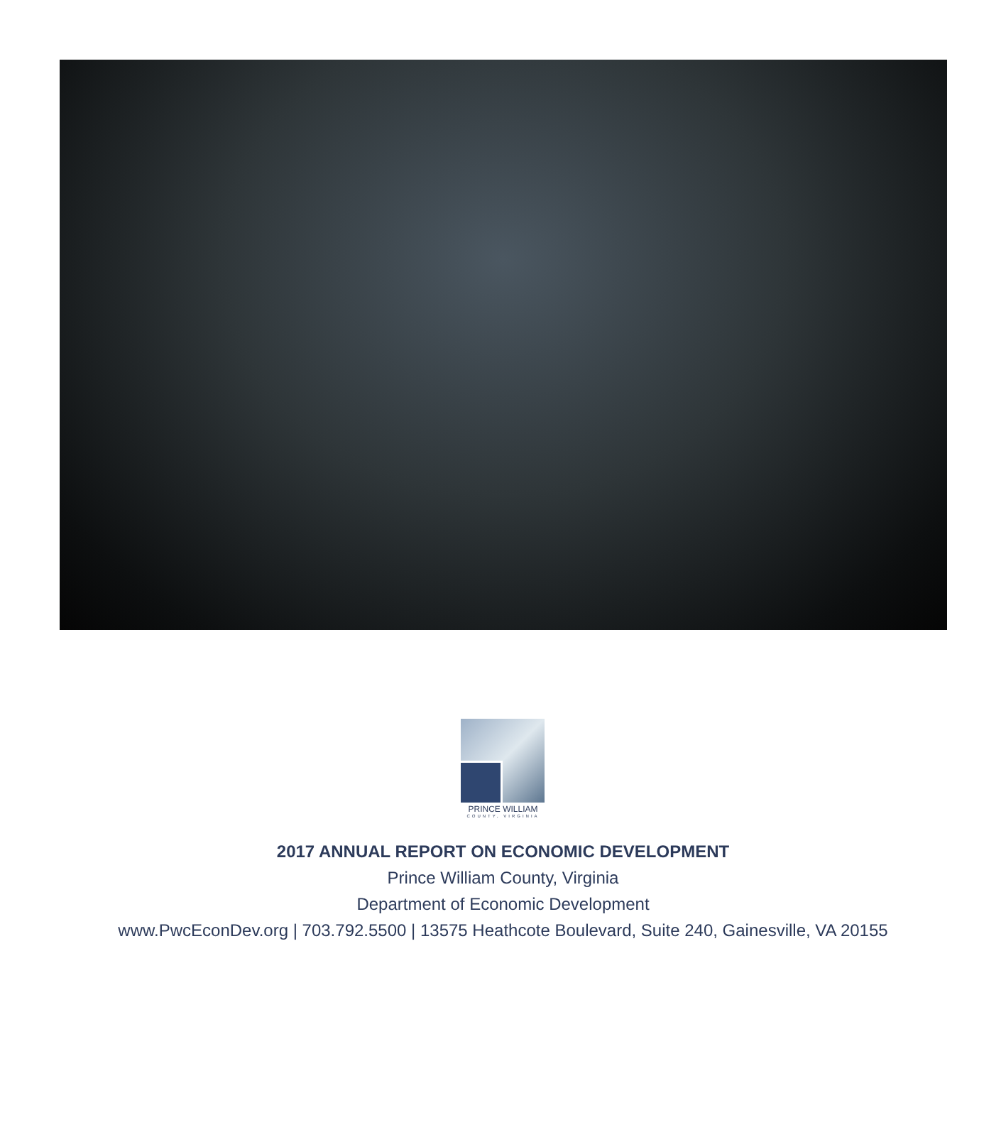PRINCE WILLIAM
COUNTY, VIRGINIA
2017 ANNUAL REPORT ON ECONOMIC DEVELOPMENT
Prince William County, Virginia
Department of Economic Development
www.PwcEconDev.org | 703.792.5500 | 13575 Heathcote Boulevard, Suite 240, Gainesville, VA 20155